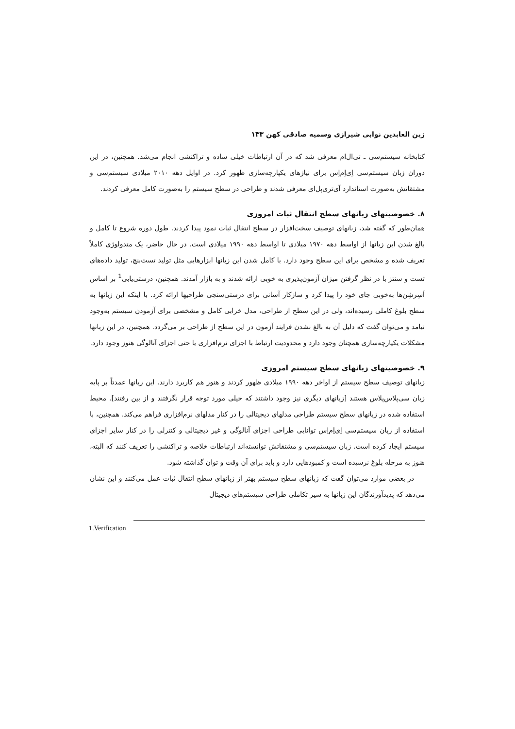زین العابدین نوابی شیرازی وسمیه صادقی کهن ۱۳۳
کتابخانه سیستم‌سی ـ تی‌ال‌ام معرفی شد که در آن ارتباطات خیلی ساده و تراکنشی انجام می‌شد. همچنین، در این دوران زبان سیستم‌سی اِی‌اِم‌اِس برای نیازهای یکپارچه‌سازی ظهور کرد. در اوایل دهه ۲۰۱۰ میلادی سیستم‌سی و مشتقاتش به‌صورت استاندارد آی‌تری‌پل‌ای معرفی شدند و طراحی در سطح سیستم را به‌صورت کامل معرفی کردند.
۸. خصوصیتهای زبانهای سطح انتقال ثبات امروزی
همان‌طور که گفته شد، زبانهای توصیف سخت‌افزار در سطح انتقال ثبات نمود پیدا کردند. طول دوره شروع تا کامل و بالغ شدن این زبانها از اواسط دهه ۱۹۷۰ میلادی تا اواسط دهه ۱۹۹۰ میلادی است. در حال حاضر، یک متدولوژی کاملاً تعریف شده و مشخص برای این سطح وجود دارد. با کامل شدن این زبانها ابزارهایی مثل تولید تست‌بنچ، تولید داده‌های تست و سنتز با در نظر گرفتن میزان آزمون‌پذیری به خوبی ارائه شدند و به بازار آمدند. همچنین، درستی‌یابی<sup>1</sup> بر اساس اَسِرشِن‌ها به‌خوبی جای خود را پیدا کرد و سازکار آسانی برای درستی‌سنجی طراحیها ارائه کرد. با اینکه این زبانها به سطح بلوغ کاملی رسیده‌اند، ولی در این سطح از طراحی، مدل خرابی کامل و مشخصی برای آزمودن سیستم به‌وجود نیامد و می‌توان گفت که دلیل آن به بالغ نشدن فرایند آزمون در این سطح از طراحی بر می‌گردد. همچنین، در این زبانها مشکلات یکپارچه‌سازی همچنان وجود دارد و محدودیت ارتباط با اجزای نرم‌افزاری یا حتی اجزای آنالوگی هنوز وجود دارد.
۹. خصوصیتهای زبانهای سطح سیستم امروزی
زبانهای توصیف سطح سیستم از اواخر دهه ۱۹۹۰ میلادی ظهور کردند و هنوز هم کاربرد دارند. این زبانها عمدتاً بر پایه زبان سی‌پلاس‌پلاس هستند [زبانهای دیگری نیز وجود داشتند که خیلی مورد توجه قرار نگرفتند و از بین رفتند]. محیط استفاده شده در زبانهای سطح سیستم طراحی مدلهای دیجیتالی را در کنار مدلهای نرم‌افزاری فراهم می‌کند. همچنین، با استفاده از زبان سیستم‌سی اِی‌اِم‌اِس توانایی طراحی اجزای آنالوگی و غیر دیجیتالی و کنترلی را در کنار سایر اجزای سیستم ایجاد کرده است. زبان سیستم‌سی و مشتقاتش توانسته‌اند ارتباطات خلاصه و تراکنشی را تعریف کنند که البته، هنوز به مرحله بلوغ نرسیده است و کمبودهایی دارد و باید برای آن وقت و توان گذاشته شود.
در بعضی موارد می‌توان گفت که زبانهای سطح سیستم بهتر از زبانهای سطح انتقال ثبات عمل می‌کنند و این نشان می‌دهد که پدیدآورندگان این زبانها به سیر تکاملی طراحی سیستم‌های دیجیتال
1.Verification